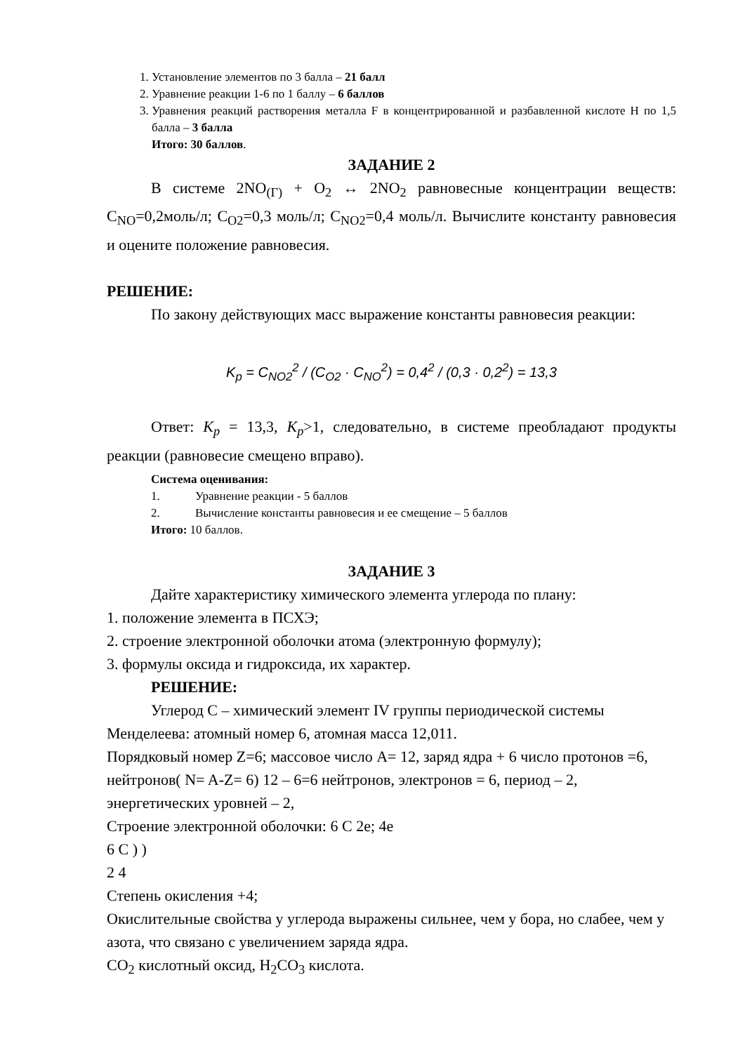1. Установление элементов по 3 балла – 21 балл
2. Уравнение реакции 1-6 по 1 баллу – 6 баллов
3. Уравнения реакций растворения металла F в концентрированной и разбавленной кислоте H по 1,5 балла – 3 балла
Итого: 30 баллов.
ЗАДАНИЕ 2
В системе 2NO<sub>(Г)</sub> + O<sub>2</sub> ↔ 2NO<sub>2</sub> равновесные концентрации веществ: C<sub>NO</sub>=0,2моль/л; C<sub>O2</sub>=0,3 моль/л; C<sub>NO2</sub>=0,4 моль/л. Вычислите константу равновесия и оцените положение равновесия.
РЕШЕНИЕ:
По закону действующих масс выражение константы равновесия реакции:
K<sub>p</sub> = C<sub>NO2</sub><sup>2</sup> / (C<sub>O2</sub> · C<sub>NO</sub><sup>2</sup>) = 0,4<sup>2</sup> / (0,3 · 0,2<sup>2</sup>) = 13,3
Ответ: K<sub>p</sub> = 13,3, K<sub>p</sub>>1, следовательно, в системе преобладают продукты реакции (равновесие смещено вправо).
Система оценивания:
1. Уравнение реакции - 5 баллов
2. Вычисление константы равновесия и ее смещение – 5 баллов
Итого: 10 баллов.
ЗАДАНИЕ 3
Дайте характеристику химического элемента углерода по плану:
1. положение элемента в ПСХЭ;
2. строение электронной оболочки атома (электронную формулу);
3. формулы оксида и гидроксида, их характер.
РЕШЕНИЕ:
Углерод C – химический элемент IV группы периодической системы Менделеева: атомный номер 6, атомная масса 12,011.
Порядковый номер Z=6; массовое число A= 12, заряд ядра + 6 число протонов =6, нейтронов( N= A-Z= 6) 12 – 6=6 нейтронов, электронов = 6, период – 2, энергетических уровней – 2,
Строение электронной оболочки: 6 C 2e; 4e
6 C ) )
2 4
Степень окисления +4;
Окислительные свойства у углерода выражены сильнее, чем у бора, но слабее, чем у азота, что связано с увеличением заряда ядра.
CO<sub>2</sub> кислотный оксид, H<sub>2</sub>CO<sub>3</sub> кислота.